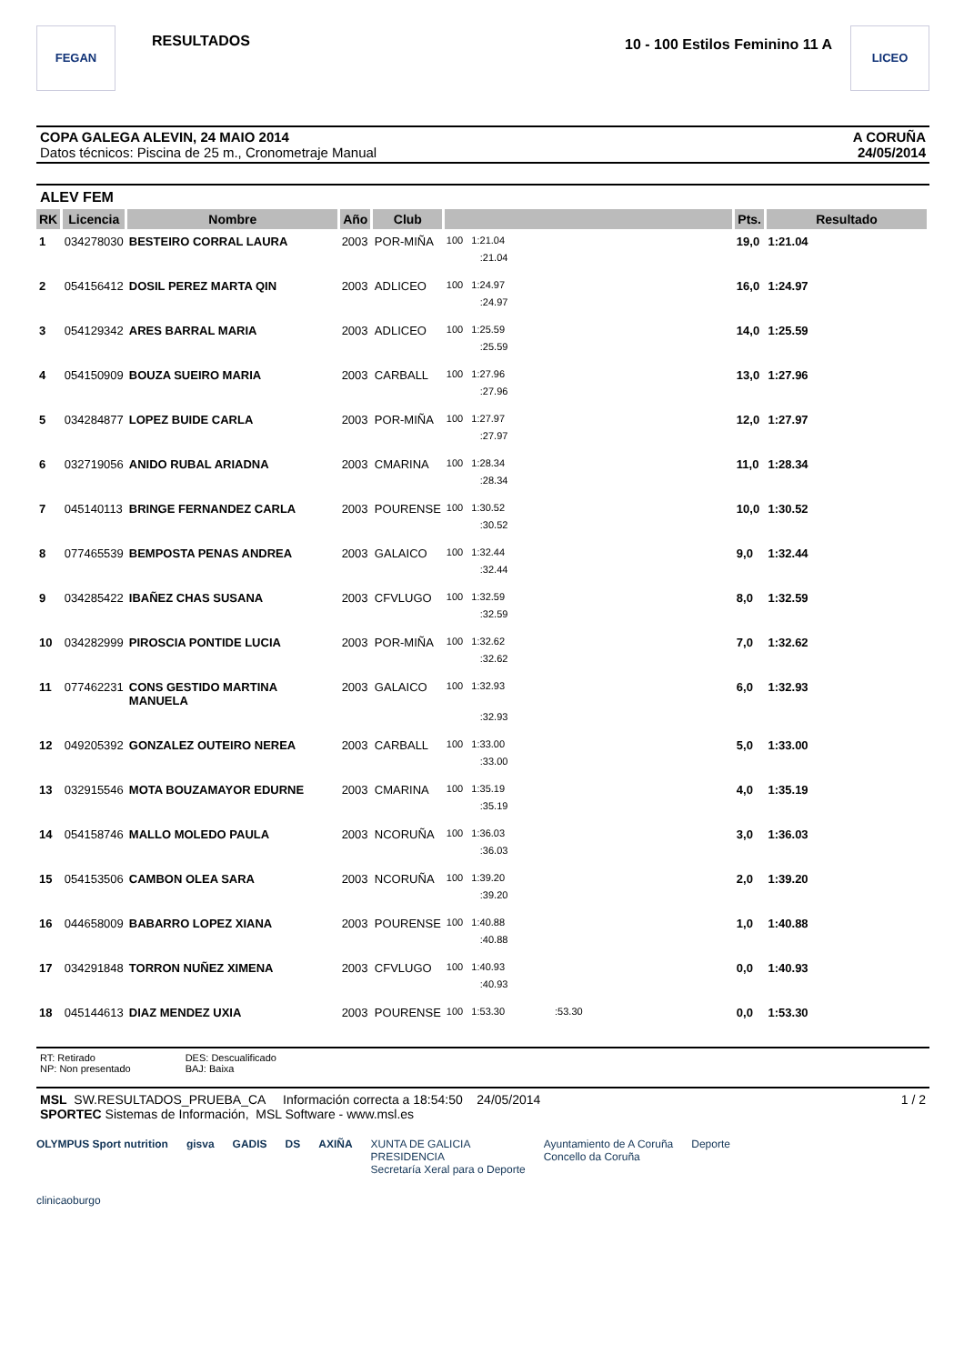FEGAN
RESULTADOS
10 - 100 Estilos Feminino 11 A
LICEO
COPA GALEGA ALEVIN, 24 MAIO 2014
Datos técnicos: Piscina de 25 m., Cronometraje Manual
A CORUÑA
24/05/2014
ALEV FEM
| RK | Licencia | Nombre | Año | Club | | Pts. | Resultado |
| --- | --- | --- | --- | --- | --- | --- | --- |
| 1 | 034278030 | BESTEIRO CORRAL LAURA | 2003 | POR-MIÑA | 100 1:21.04 | 19,0 | 1:21.04 |
| | | | | | :21.04 | | |
| 2 | 054156412 | DOSIL PEREZ MARTA QIN | 2003 | ADLICEO | 100 1:24.97 | 16,0 | 1:24.97 |
| | | | | | :24.97 | | |
| 3 | 054129342 | ARES BARRAL MARIA | 2003 | ADLICEO | 100 1:25.59 | 14,0 | 1:25.59 |
| | | | | | :25.59 | | |
| 4 | 054150909 | BOUZA SUEIRO MARIA | 2003 | CARBALL | 100 1:27.96 | 13,0 | 1:27.96 |
| | | | | | :27.96 | | |
| 5 | 034284877 | LOPEZ BUIDE CARLA | 2003 | POR-MIÑA | 100 1:27.97 | 12,0 | 1:27.97 |
| | | | | | :27.97 | | |
| 6 | 032719056 | ANIDO RUBAL ARIADNA | 2003 | CMARINA | 100 1:28.34 | 11,0 | 1:28.34 |
| | | | | | :28.34 | | |
| 7 | 045140113 | BRINGE FERNANDEZ CARLA | 2003 | POURENSE | 100 1:30.52 | 10,0 | 1:30.52 |
| | | | | | :30.52 | | |
| 8 | 077465539 | BEMPOSTA PENAS ANDREA | 2003 | GALAICO | 100 1:32.44 | 9,0 | 1:32.44 |
| | | | | | :32.44 | | |
| 9 | 034285422 | IBAÑEZ CHAS SUSANA | 2003 | CFVLUGO | 100 1:32.59 | 8,0 | 1:32.59 |
| | | | | | :32.59 | | |
| 10 | 034282999 | PIROSCIA PONTIDE LUCIA | 2003 | POR-MIÑA | 100 1:32.62 | 7,0 | 1:32.62 |
| | | | | | :32.62 | | |
| 11 | 077462231 | CONS GESTIDO MARTINA MANUELA | 2003 | GALAICO | 100 1:32.93 | 6,0 | 1:32.93 |
| | | | | | :32.93 | | |
| 12 | 049205392 | GONZALEZ OUTEIRO NEREA | 2003 | CARBALL | 100 1:33.00 | 5,0 | 1:33.00 |
| | | | | | :33.00 | | |
| 13 | 032915546 | MOTA BOUZAMAYOR EDURNE | 2003 | CMARINA | 100 1:35.19 | 4,0 | 1:35.19 |
| | | | | | :35.19 | | |
| 14 | 054158746 | MALLO MOLEDO PAULA | 2003 | NCORUÑA | 100 1:36.03 | 3,0 | 1:36.03 |
| | | | | | :36.03 | | |
| 15 | 054153506 | CAMBON OLEA SARA | 2003 | NCORUÑA | 100 1:39.20 | 2,0 | 1:39.20 |
| | | | | | :39.20 | | |
| 16 | 044658009 | BABARRO LOPEZ XIANA | 2003 | POURENSE | 100 1:40.88 | 1,0 | 1:40.88 |
| | | | | | :40.88 | | |
| 17 | 034291848 | TORRON NUÑEZ XIMENA | 2003 | CFVLUGO | 100 1:40.93 | 0,0 | 1:40.93 |
| | | | | | :40.93 | | |
| 18 | 045144613 | DIAZ MENDEZ UXIA | 2003 | POURENSE | 100 1:53.30 :53.30 | 0,0 | 1:53.30 |
RT: Retirado
NP: Non presentado
DES: Descualificado
BAJ: Baixa
MSL SW.RESULTADOS_PRUEBA_CA Información correcta a 18:54:50 24/05/2014 1 / 2
SPORTEC Sistemas de Información, MSL Software - www.msl.es
OLYMPUS Sport nutrition gisva GADIS DS AXIÑA XUNTA DE GALICIA
PRESIDENCIA
Secretaría Xeral para o Deporte Ayuntamiento de A Coruña
Concello da Coruña Deporte clinicaoburgo